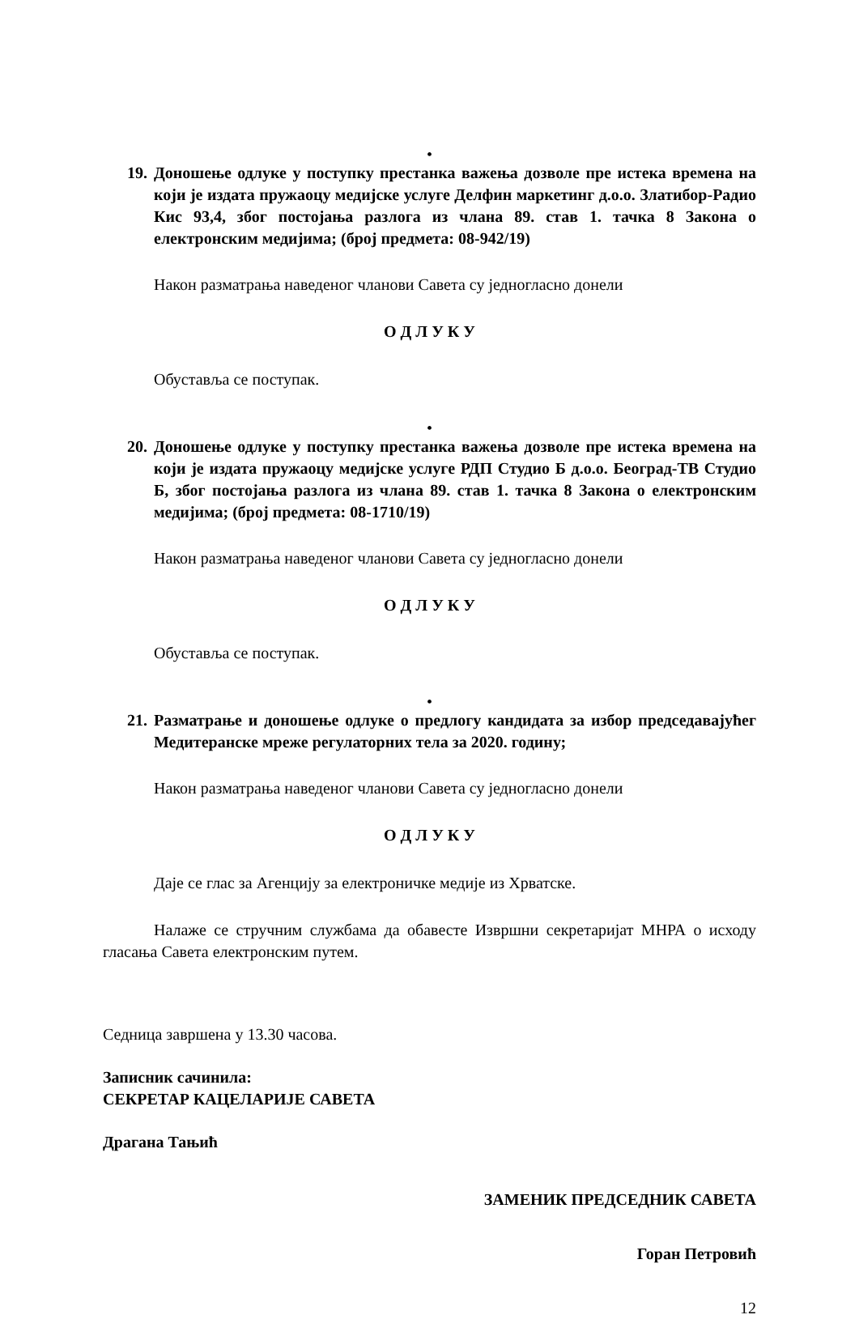•
19. Доношење одлуке у поступку престанка важења дозволе пре истека времена на који је издата пружаоцу медијске услуге Делфин маркетинг д.о.о. Златибор-Радио Кис 93,4, због постојања разлога из члана 89. став 1. тачка 8 Закона о електронским медијима; (број предмета: 08-942/19)
Након разматрања наведеног чланови Савета су једногласно донели
О Д Л У К У
Обуставља се поступак.
•
20. Доношење одлуке у поступку престанка важења дозволе пре истека времена на који је издата пружаоцу медијске услуге РДП Студио Б д.о.о. Београд-ТВ Студио Б, због постојања разлога из члана 89. став 1. тачка 8 Закона о електронским медијима; (број предмета: 08-1710/19)
Након разматрања наведеног чланови Савета су једногласно донели
О Д Л У К У
Обуставља се поступак.
•
21. Разматрање и доношење одлуке о предлогу кандидата за избор председавајућег Медитеранске мреже регулаторних тела за 2020. годину;
Након разматрања наведеног чланови Савета су једногласно донели
О Д Л У К У
Даје се глас за Агенцију за електроничке медије из Хрватске.
Налаже се стручним службама да обавесте Извршни секретаријат МНРА о исходу гласања Савета електронским путем.
Седница завршена у 13.30 часова.
Записник сачинила:
СЕКРЕТАР КАЦЕЛАРИЈЕ САВЕТА
Драгана Тањић
ЗАМЕНИК ПРЕДСЕДНИК САВЕТА
Горан Петровић
12